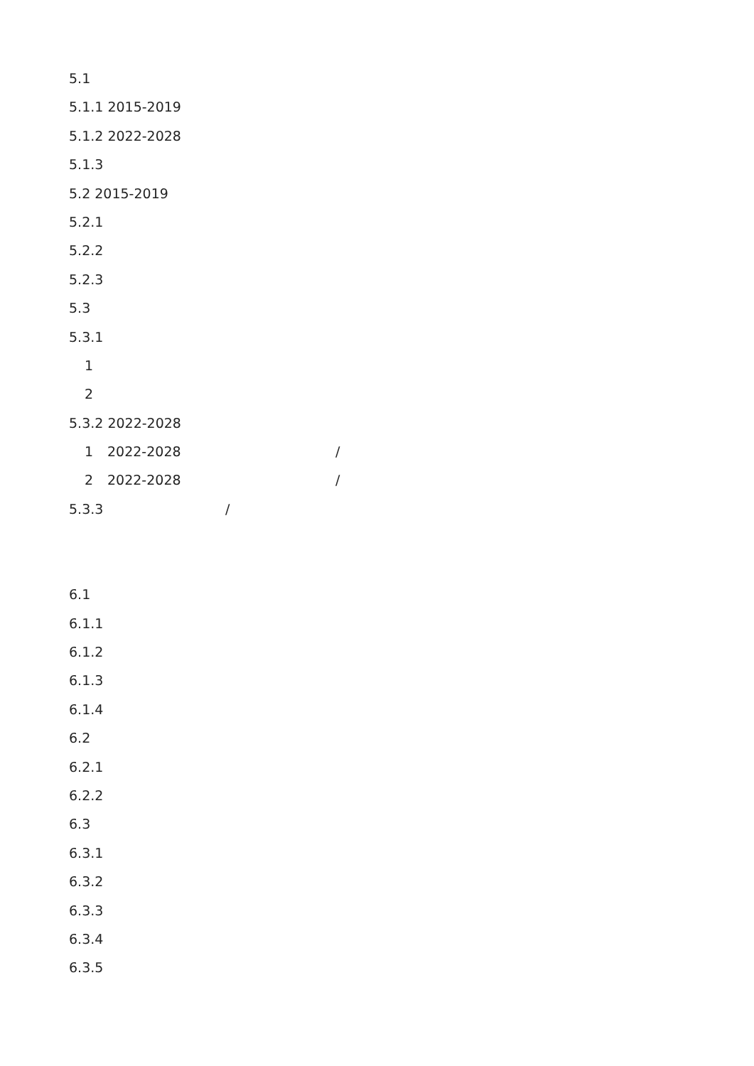5.1
5.1.1 2015-2019
5.1.2 2022-2028
5.1.3
5.2 2015-2019
5.2.1
5.2.2
5.2.3
5.3
5.3.1
1
2
5.3.2 2022-2028
1 2022-2028 /
2 2022-2028 /
5.3.3 /
6.1
6.1.1
6.1.2
6.1.3
6.1.4
6.2
6.2.1
6.2.2
6.3
6.3.1
6.3.2
6.3.3
6.3.4
6.3.5